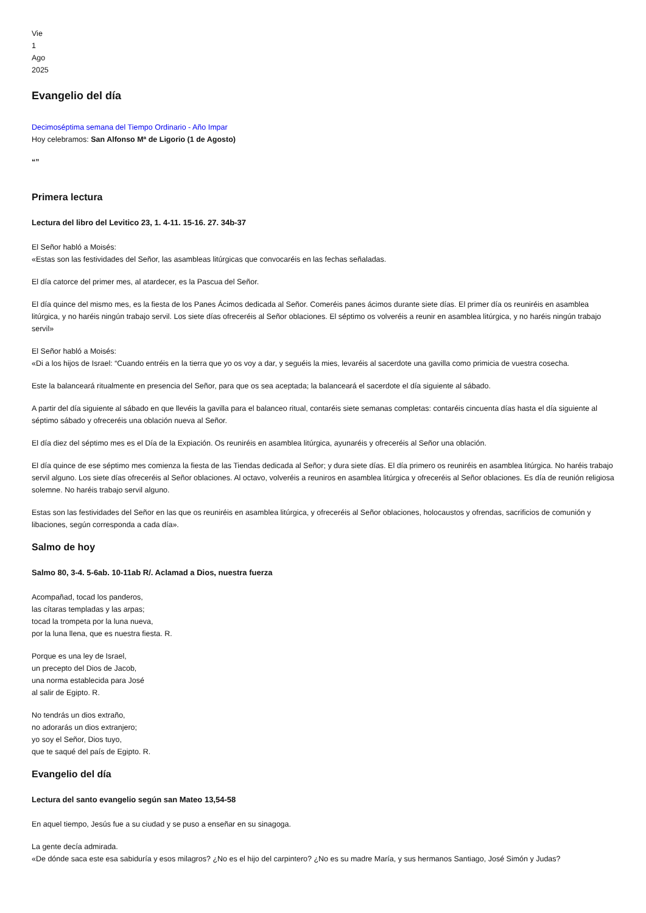Vie
1
Ago
2025
Evangelio del día
Decimoséptima semana del Tiempo Ordinario - Año Impar
Hoy celebramos: San Alfonso Mª de Ligorio (1 de Agosto)
“”
Primera lectura
Lectura del libro del Levitico 23, 1. 4-11. 15-16. 27. 34b-37
El Señor habló a Moisés:
«Estas son las festividades del Señor, las asambleas litúrgicas que convocaréis en las fechas señaladas.
El día catorce del primer mes, al atardecer, es la Pascua del Señor.
El día quince del mismo mes, es la fiesta de los Panes Ácimos dedicada al Señor. Comeréis panes ácimos durante siete días. El primer día os reuniréis en asamblea litúrgica, y no haréis ningún trabajo servil. Los siete días ofreceréis al Señor oblaciones. El séptimo os volveréis a reunir en asamblea litúrgica, y no haréis ningún trabajo servil»
El Señor habló a Moisés:
«Di a los hijos de Israel: “Cuando entréis en la tierra que yo os voy a dar, y seguéis la mies, levaréis al sacerdote una gavilla como primicia de vuestra cosecha.
Este la balanceará ritualmente en presencia del Señor, para que os sea aceptada; la balanceará el sacerdote el día siguiente al sábado.
A partir del día siguiente al sábado en que llevéis la gavilla para el balanceo ritual, contaréis siete semanas completas: contaréis cincuenta días hasta el día siguiente al séptimo sábado y ofreceréis una oblación nueva al Señor.
El día diez del séptimo mes es el Día de la Expiación. Os reuniréis en asamblea litúrgica, ayunaréis y ofreceréis al Señor una oblación.
El día quince de ese séptimo mes comienza la fiesta de las Tiendas dedicada al Señor; y dura siete días. El día primero os reuniréis en asamblea litúrgica. No haréis trabajo servil alguno. Los siete días ofreceréis al Señor oblaciones. Al octavo, volveréis a reuniros en asamblea litúrgica y ofreceréis al Señor oblaciones. Es día de reunión religiosa solemne. No haréis trabajo servil alguno.
Estas son las festividades del Señor en las que os reuniréis en asamblea litúrgica, y ofreceréis al Señor oblaciones, holocaustos y ofrendas, sacrificios de comunión y libaciones, según corresponda a cada día».
Salmo de hoy
Salmo 80, 3-4. 5-6ab. 10-11ab R/. Aclamad a Dios, nuestra fuerza
Acompañad, tocad los panderos,
las cítaras templadas y las arpas;
tocad la trompeta por la luna nueva,
por la luna llena, que es nuestra fiesta. R.
Porque es una ley de Israel,
un precepto del Dios de Jacob,
una norma establecida para José
al salir de Egipto. R.
No tendrás un dios extraño,
no adorarás un dios extranjero;
yo soy el Señor, Dios tuyo,
que te saqué del país de Egipto. R.
Evangelio del día
Lectura del santo evangelio según san Mateo 13,54-58
En aquel tiempo, Jesús fue a su ciudad y se puso a enseñar en su sinagoga.
La gente decía admirada.
«De dónde saca este esa sabiduría y esos milagros? ¿No es el hijo del carpintero? ¿No es su madre María, y sus hermanos Santiago, José Simón y Judas?